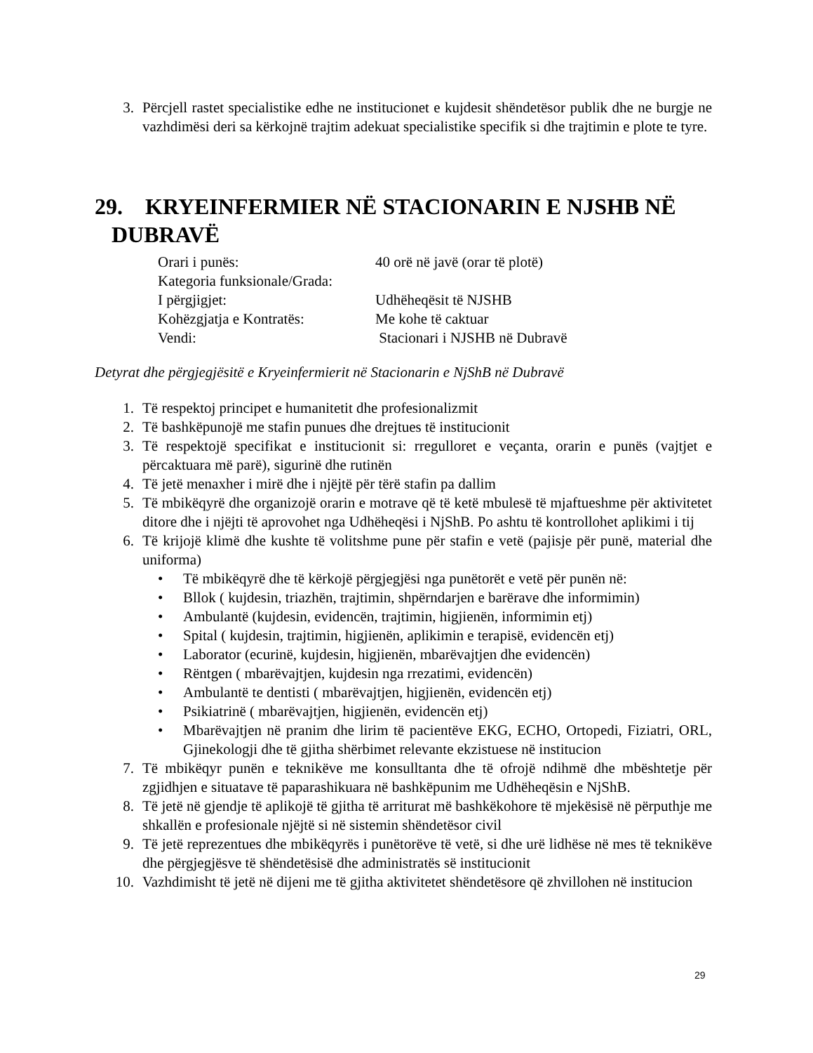3. Përcjell rastet specialistike edhe ne institucionet e kujdesit shëndetësor publik dhe ne burgje ne vazhdimësi deri sa kërkojnë trajtim adekuat specialistike specifik si dhe trajtimin e plote te tyre.
29. KRYEINFERMIER NË STACIONARIN E NJSHB NË
DUBRAVË
Orari i punës: 40 orë në javë (orar të plotë)
Kategoria funksionale/Grada:
I përgjigjet: Udhëheqësit të NJSHB
Kohëzgjatja e Kontratës: Me kohe të caktuar
Vendi: Stacionari i NJSHB në Dubravë
Detyrat dhe përgjegjësitë e Kryeinfermierit në Stacionarin e NjShB në Dubravë
1. Të respektoj principet e humanitetit dhe profesionalizmit
2. Të bashkëpunojë me stafin punues dhe drejtues të institucionit
3. Të respektojë specifikat e institucionit si: rregulloret e veçanta, orarin e punës (vajtjet e përcaktuara më parë), sigurinë dhe rutinën
4. Të jetë menaxher i mirë dhe i njëjtë për tërë stafin pa dallim
5. Të mbikëqyrë dhe organizojë orarin e motrave që të ketë mbulesë të mjaftueshme për aktivitetet ditore dhe i njëjti të aprovohet nga Udhëheqësi i NjShB. Po ashtu të kontrollohet aplikimi i tij
6. Të krijojë klimë dhe kushte të volitshme pune për stafin e vetë (pajisje për punë, material dhe uniforma)
• Të mbikëqyrë dhe të kërkojë përgjegjësi nga punëtorët e vetë për punën në:
• Bllok ( kujdesin, triazhën, trajtimin, shpërndarjen e barërave dhe informimin)
• Ambulantë (kujdesin, evidencën, trajtimin, higjienën, informimin etj)
• Spital ( kujdesin, trajtimin, higjienën, aplikimin e terapisë, evidencën etj)
• Laborator (ecurinë, kujdesin, higjienën, mbarëvajtjen dhe evidencën)
• Rëntgen ( mbarëvajtjen, kujdesin nga rrezatimi, evidencën)
• Ambulantë te dentisti ( mbarëvajtjen, higjienën, evidencën etj)
• Psikiatrinë ( mbarëvajtjen, higjienën, evidencën etj)
• Mbarëvajtjen në pranim dhe lirim të pacientëve EKG, ECHO, Ortopedi, Fiziatri, ORL, Gjinekologji dhe të gjitha shërbimet relevante ekzistuese në institucion
7. Të mbikëqyr punën e teknikëve me konsulltanta dhe të ofrojë ndihmë dhe mbështetje për zgjidhjen e situatave të paparashikuara në bashkëpunim me Udhëheqësin e NjShB.
8. Të jetë në gjendje të aplikojë të gjitha të arriturat më bashkëkohore të mjekësisë në përputhje me shkallën e profesionale njëjtë si në sistemin shëndetësor civil
9. Të jetë reprezentues dhe mbikëqyrës i punëtorëve të vetë, si dhe urë lidhëse në mes të teknikëve dhe përgjegjësve të shëndetësisë dhe administratës së institucionit
10. Vazhdimisht të jetë në dijeni me të gjitha aktivitetet shëndetësore që zhvillohen në institucion
29